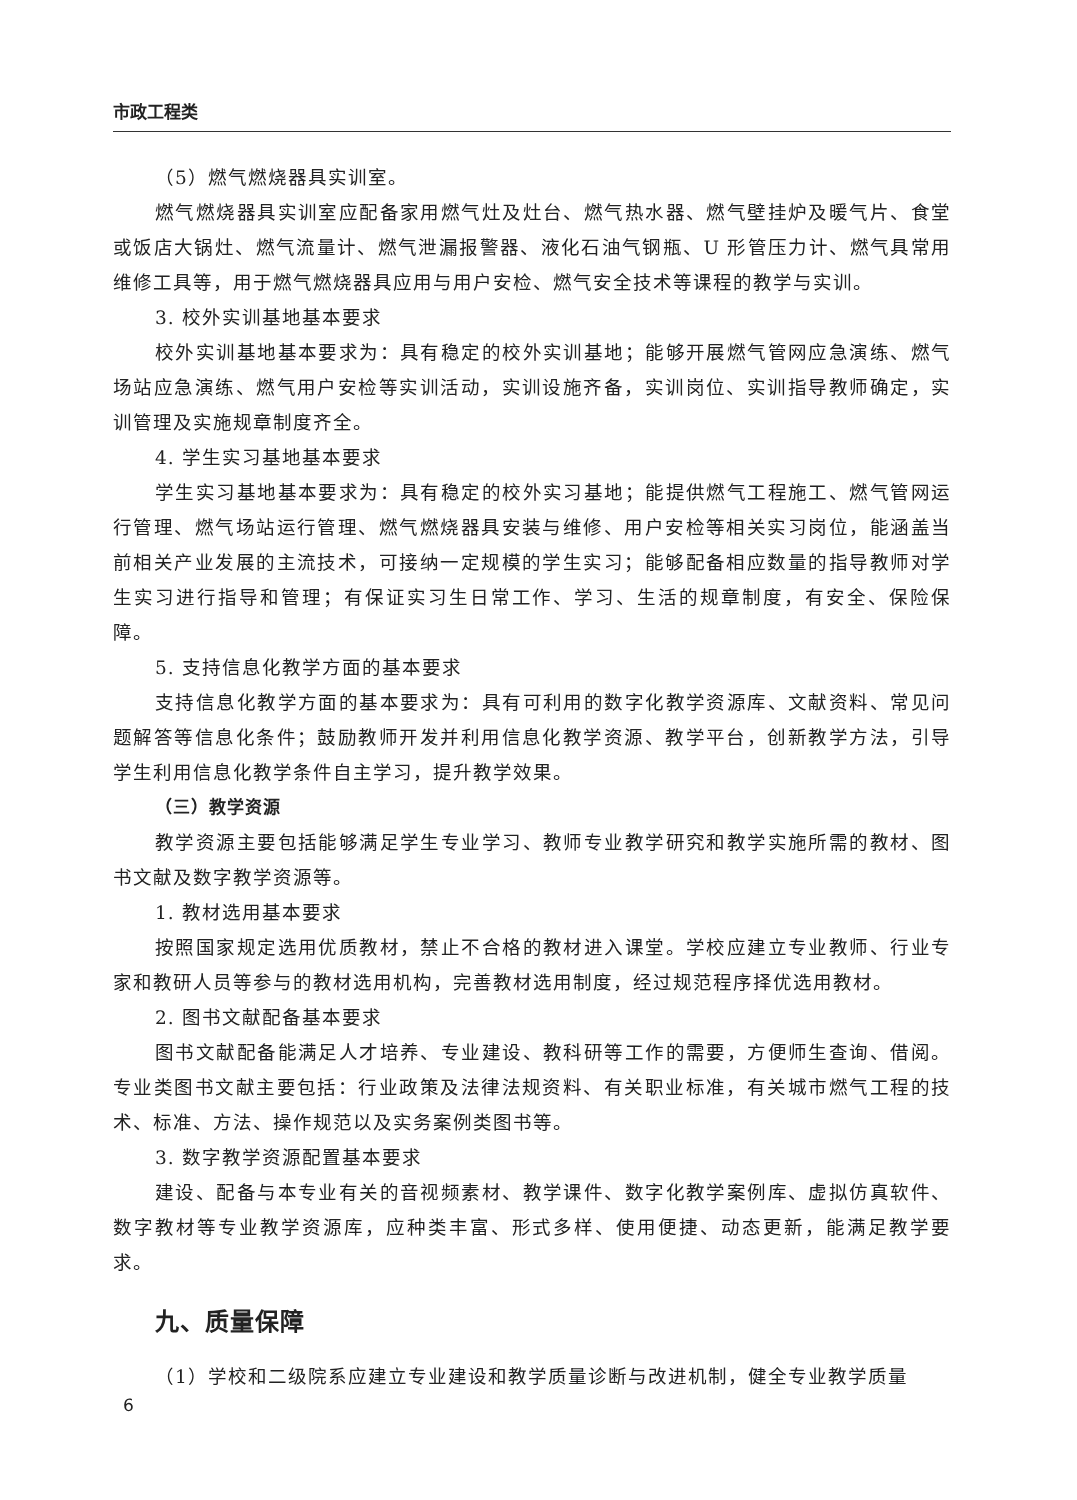市政工程类
（5）燃气燃烧器具实训室。
燃气燃烧器具实训室应配备家用燃气灶及灶台、燃气热水器、燃气壁挂炉及暖气片、食堂或饭店大锅灶、燃气流量计、燃气泄漏报警器、液化石油气钢瓶、U 形管压力计、燃气具常用维修工具等，用于燃气燃烧器具应用与用户安检、燃气安全技术等课程的教学与实训。
3. 校外实训基地基本要求
校外实训基地基本要求为：具有稳定的校外实训基地；能够开展燃气管网应急演练、燃气场站应急演练、燃气用户安检等实训活动，实训设施齐备，实训岗位、实训指导教师确定，实训管理及实施规章制度齐全。
4. 学生实习基地基本要求
学生实习基地基本要求为：具有稳定的校外实习基地；能提供燃气工程施工、燃气管网运行管理、燃气场站运行管理、燃气燃烧器具安装与维修、用户安检等相关实习岗位，能涵盖当前相关产业发展的主流技术，可接纳一定规模的学生实习；能够配备相应数量的指导教师对学生实习进行指导和管理；有保证实习生日常工作、学习、生活的规章制度，有安全、保险保障。
5. 支持信息化教学方面的基本要求
支持信息化教学方面的基本要求为：具有可利用的数字化教学资源库、文献资料、常见问题解答等信息化条件；鼓励教师开发并利用信息化教学资源、教学平台，创新教学方法，引导学生利用信息化教学条件自主学习，提升教学效果。
（三）教学资源
教学资源主要包括能够满足学生专业学习、教师专业教学研究和教学实施所需的教材、图书文献及数字教学资源等。
1. 教材选用基本要求
按照国家规定选用优质教材，禁止不合格的教材进入课堂。学校应建立专业教师、行业专家和教研人员等参与的教材选用机构，完善教材选用制度，经过规范程序择优选用教材。
2. 图书文献配备基本要求
图书文献配备能满足人才培养、专业建设、教科研等工作的需要，方便师生查询、借阅。专业类图书文献主要包括：行业政策及法律法规资料、有关职业标准，有关城市燃气工程的技术、标准、方法、操作规范以及实务案例类图书等。
3. 数字教学资源配置基本要求
建设、配备与本专业有关的音视频素材、教学课件、数字化教学案例库、虚拟仿真软件、数字教材等专业教学资源库，应种类丰富、形式多样、使用便捷、动态更新，能满足教学要求。
九、质量保障
（1）学校和二级院系应建立专业建设和教学质量诊断与改进机制，健全专业教学质量
6